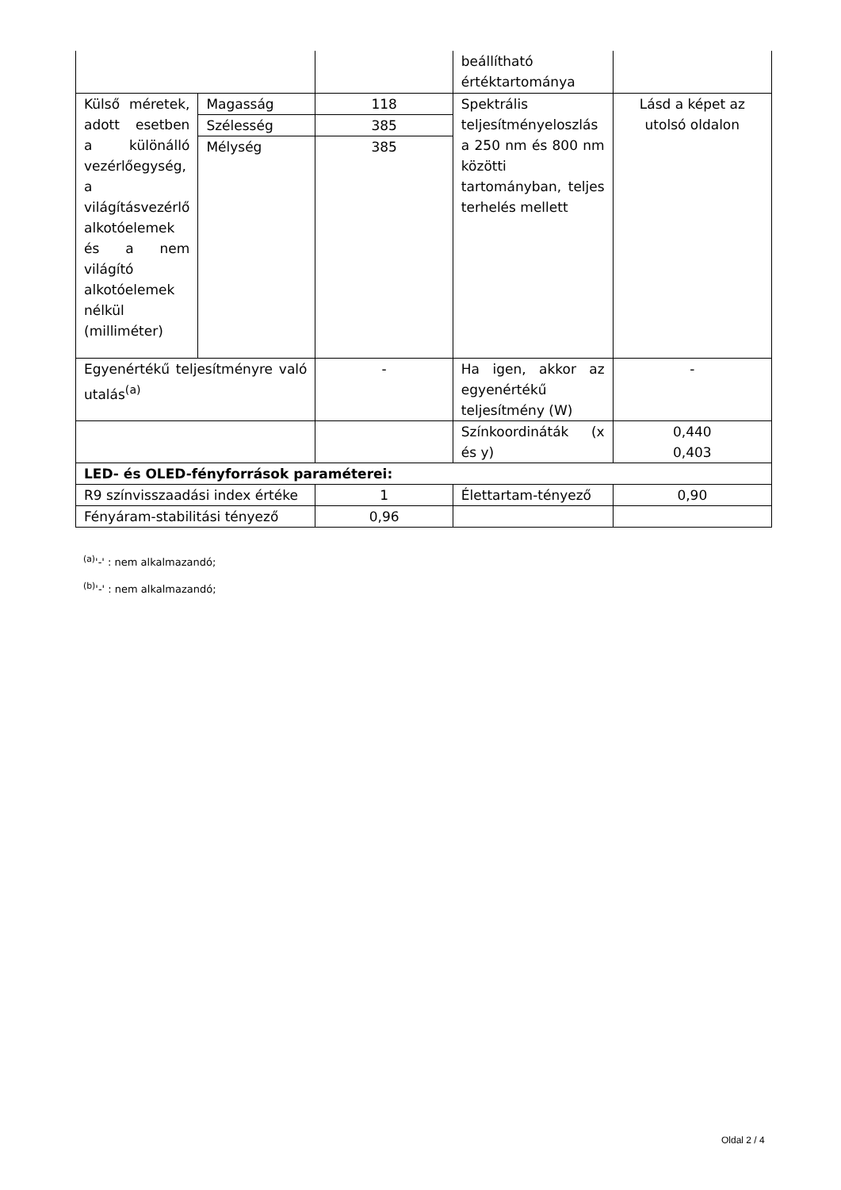| | | | beállítható értéktartománya | |
| Külső méretek, adott esetben a különálló vezérlőegység, a világításvezérlő alkotóelemek és a nem világító alkotóelemek nélkül (milliméter) | Magasság | 118 | Spektrális teljesítményeloszlás a 250 nm és 800 nm közötti tartományban, teljes terhelés mellett | Lásd a képet az utolsó oldalon |
| | Szélesség | 385 | | |
| | Mélység | 385 | | |
| Egyenértékű teljesítményre való utalás<sup>(a)</sup> | | - | Ha igen, akkor az egyenértékű teljesítmény (W) | - |
| | | | Színkoordináták (x és y) | 0,440 0,403 |
| LED- és OLED-fényforrások paraméterei: | | | | |
| R9 színvisszaadási index értéke | | 1 | Élettartam-tényező | 0,90 |
| Fényáram-stabilitási tényező | | 0,96 | | |
<sup>(a)</sup> '-' : nem alkalmazandó;
<sup>(b)</sup> '-' : nem alkalmazandó;
Oldal 2 / 4